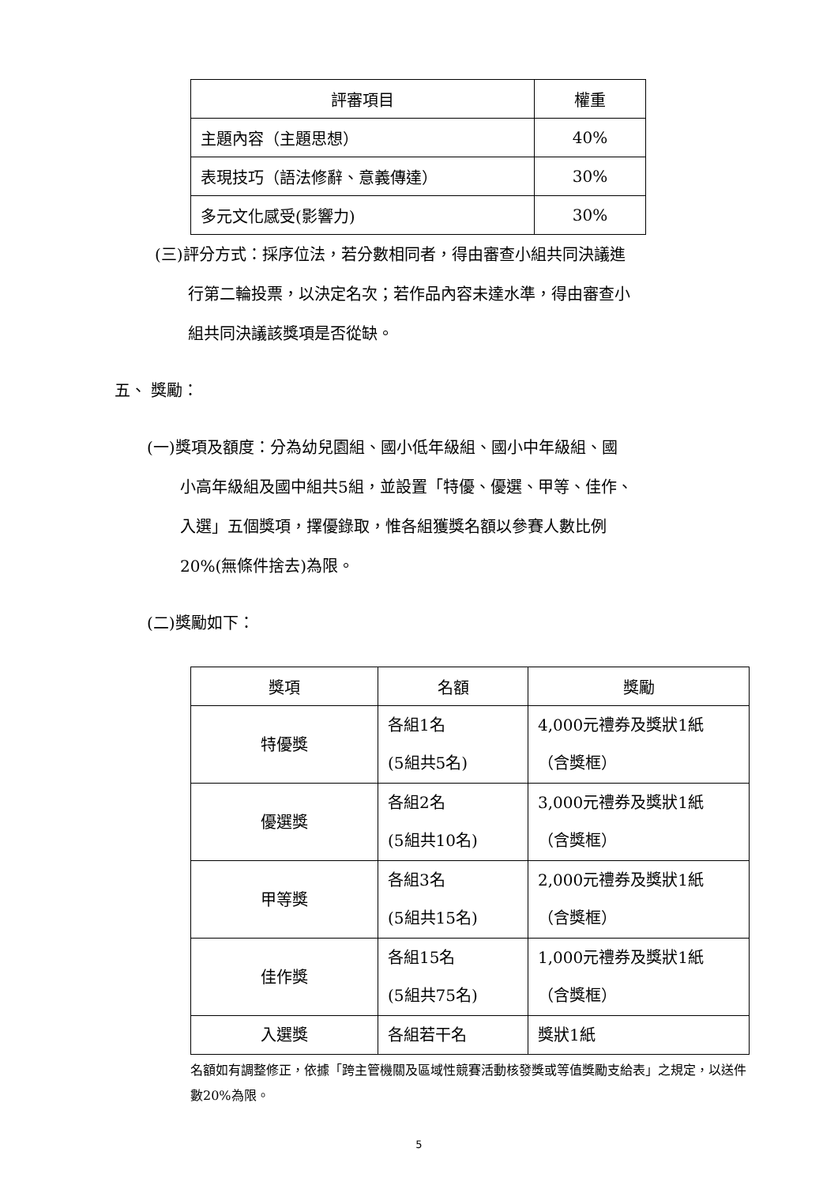| 評審項目 | 權重 |
| --- | --- |
| 主題內容（主題思想） | 40% |
| 表現技巧（語法修辭、意義傳達） | 30% |
| 多元文化感受(影響力) | 30% |
(三)評分方式：採序位法，若分數相同者，得由審查小組共同決議進
行第二輪投票，以決定名次；若作品內容未達水準，得由審查小
組共同決議該獎項是否從缺。
五、 獎勵：
(一)獎項及額度：分為幼兒園組、國小低年級組、國小中年級組、國
小高年級組及國中組共5組，並設置「特優、優選、甲等、佳作、
入選」五個獎項，擇優錄取，惟各組獲獎名額以參賽人數比例
20%(無條件捨去)為限。
(二)獎勵如下：
| 獎項 | 名額 | 獎勵 |
| --- | --- | --- |
| 特優獎 | 各組1名 (5組共5名) | 4,000元禮券及獎狀1紙 （含獎框） |
| 優選獎 | 各組2名 (5組共10名) | 3,000元禮券及獎狀1紙 （含獎框） |
| 甲等獎 | 各組3名 (5組共15名) | 2,000元禮券及獎狀1紙 （含獎框） |
| 佳作獎 | 各組15名 (5組共75名) | 1,000元禮券及獎狀1紙 （含獎框） |
| 入選獎 | 各組若干名 | 獎狀1紙 |
名額如有調整修正，依據「跨主管機關及區域性競賽活動核發獎或等值獎勵支給表」之規定，以送件數20%為限。
5